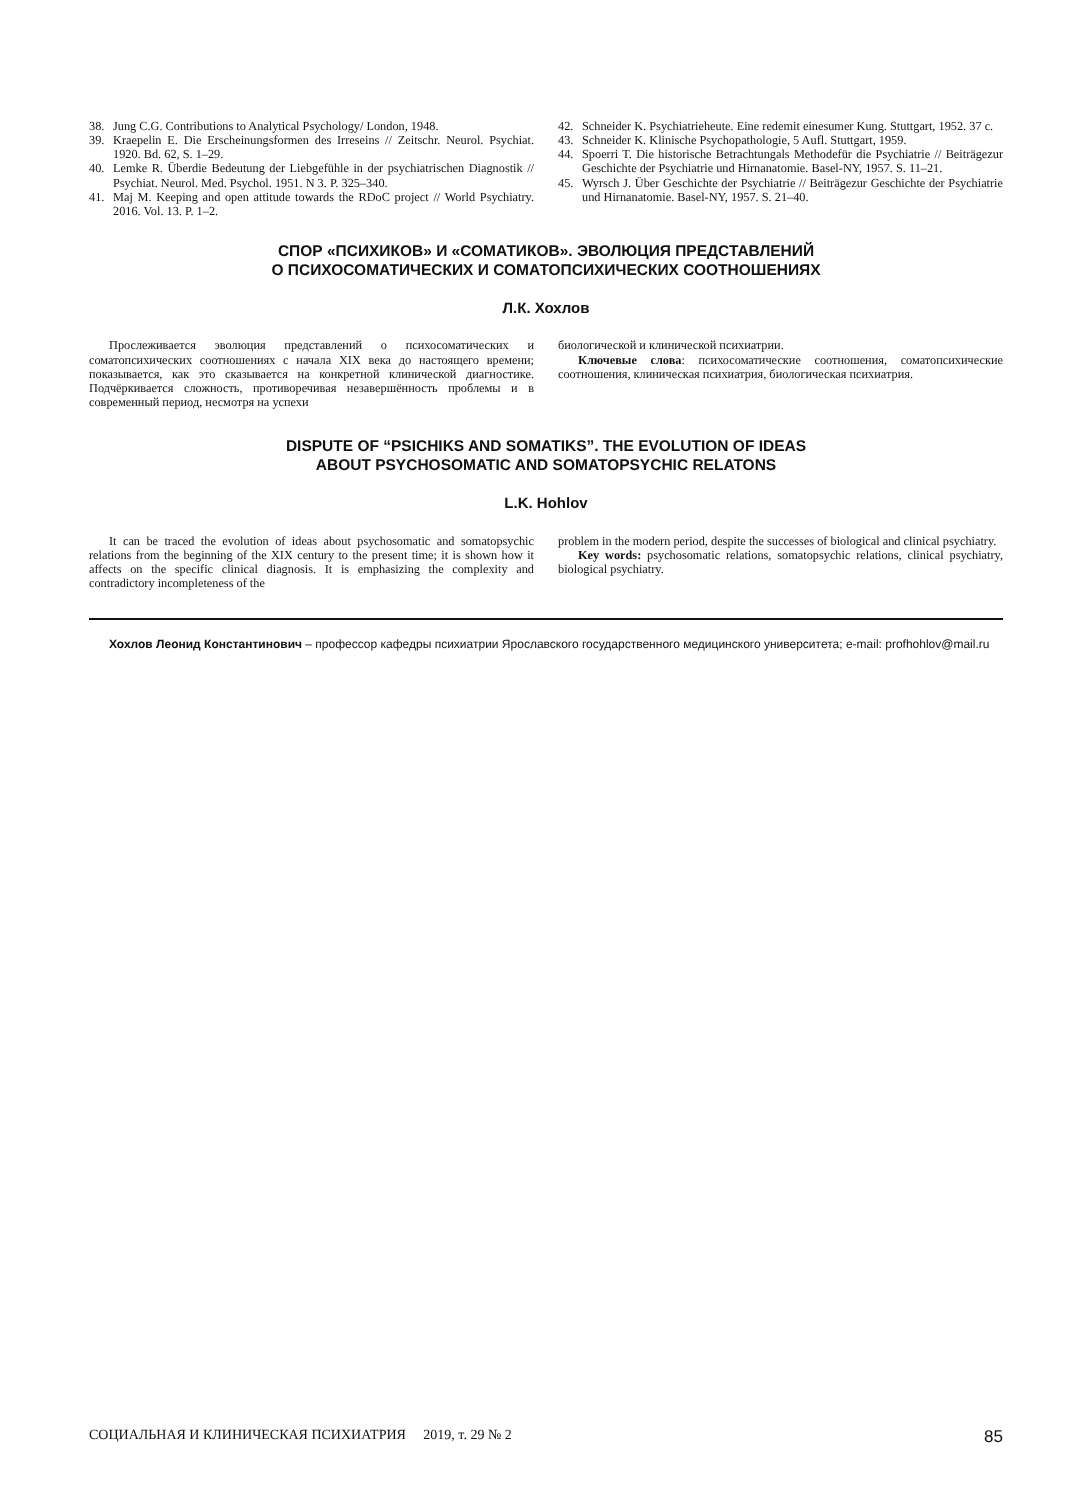38. Jung C.G. Contributions to Analytical Psychology/ London, 1948.
39. Kraepelin E. Die Erscheinungsformen des Irreseins // Zeitschr. Neurol. Psychiat. 1920. Bd. 62, S. 1–29.
40. Lemke R. Überdie Bedeutung der Liebgefühle in der psychiatrischen Diagnostik // Psychiat. Neurol. Med. Psychol. 1951. N 3. P. 325–340.
41. Maj M. Keeping and open attitude towards the RDoC project // World Psychiatry. 2016. Vol. 13. P. 1–2.
42. Schneider K. Psychiatrieheute. Eine redemit einesumer Kung. Stuttgart, 1952. 37 c.
43. Schneider K. Klinische Psychopathologie, 5 Aufl. Stuttgart, 1959.
44. Spoerri T. Die historische Betrachtungals Methodefür die Psychiatrie // Beiträgezur Geschichte der Psychiatrie und Hirnanatomie. Basel-NY, 1957. S. 11–21.
45. Wyrsch J. Über Geschichte der Psychiatrie // Beiträgezur Geschichte der Psychiatrie und Hirnanatomie. Basel-NY, 1957. S. 21–40.
СПОР «ПСИХИКОВ» И «СОМАТИКОВ». ЭВОЛЮЦИЯ ПРЕДСТАВЛЕНИЙ
О ПСИХОСОМАТИЧЕСКИХ И СОМАТОПСИХИЧЕСКИХ СООТНОШЕНИЯХ
Л.К. Хохлов
Прослеживается эволюция представлений о психосоматических и соматопсихических соотношениях с начала XIX века до настоящего времени; показывается, как это сказывается на конкретной клинической диагностике. Подчёркивается сложность, противоречивая незавершённость проблемы и в современный период, несмотря на успехи
биологической и клинической психиатрии.
Ключевые слова: психосоматические соотношения, соматопсихические соотношения, клиническая психиатрия, биологическая психиатрия.
DISPUTE OF “PSICHIKS AND SOMATIKS”. THE EVOLUTION OF IDEAS
ABOUT PSYCHOSOMATIC AND SOMATOPSYCHIC RELATONS
L.K. Hohlov
It can be traced the evolution of ideas about psychosomatic and somatopsychic relations from the beginning of the XIX century to the present time; it is shown how it affects on the specific clinical diagnosis. It is emphasizing the complexity and contradictory incompleteness of the
problem in the modern period, despite the successes of biological and clinical psychiatry.
Key words: psychosomatic relations, somatopsychic relations, clinical psychiatry, biological psychiatry.
Хохлов Леонид Константинович – профессор кафедры психиатрии Ярославского государственного медицинского университета; e-mail: profhohlov@mail.ru
СОЦИАЛЬНАЯ И КЛИНИЧЕСКАЯ ПСИХИАТРИЯ 2019, т. 29 № 2 85